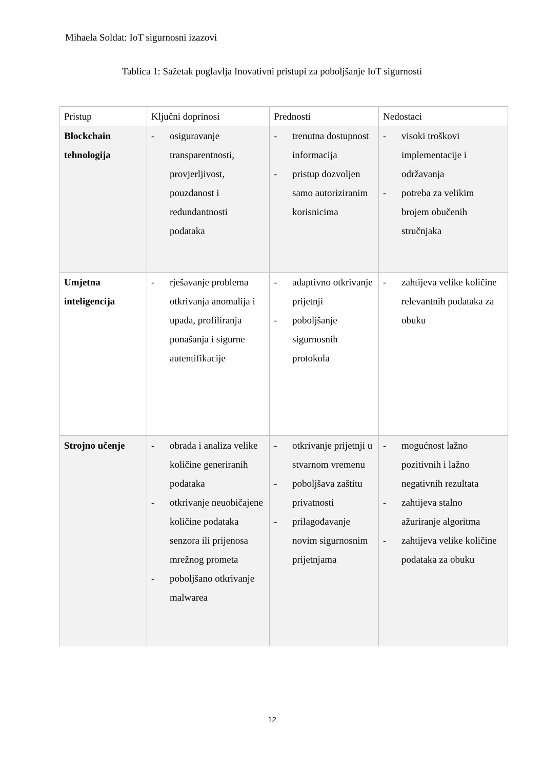Mihaela Soldat: IoT sigurnosni izazovi
Tablica 1: Sažetak poglavlja Inovativni pristupi za poboljšanje IoT sigurnosti
| Pristup | Ključni doprinosi | Prednosti | Nedostaci |
| Blockchain tehnologija | - osiguravanje transparentnosti, provjerljivost, pouzdanost i redundantnosti podataka | - trenutna dostupnost informacija - pristup dozvoljen samo autoriziranim korisnicima | - visoki troškovi implementacije i održavanja - potreba za velikim brojem obučenih stručnjaka |
| Umjetna inteligencija | - rješavanje problema otkrivanja anomalija i upada, profiliranja ponašanja i sigurne autentifikacije | - adaptivno otkrivanje prijetnji - poboljšanje sigurnosnih protokola | - zahtijeva velike količine relevantnih podataka za obuku |
| Strojno učenje | - obrada i analiza velike količine generiranih podataka - otkrivanje neuobičajene količine podataka senzora ili prijenosa mrežnog prometa - poboljšano otkrivanje malwarea | - otkrivanje prijetnji u stvarnom vremenu - poboljšava zaštitu privatnosti - prilagođavanje novim sigurnosnim prijetnjama | - mogućnost lažno pozitivnih i lažno negativnih rezultata - zahtijeva stalno ažuriranje algoritma - zahtijeva velike količine podataka za obuku |
12